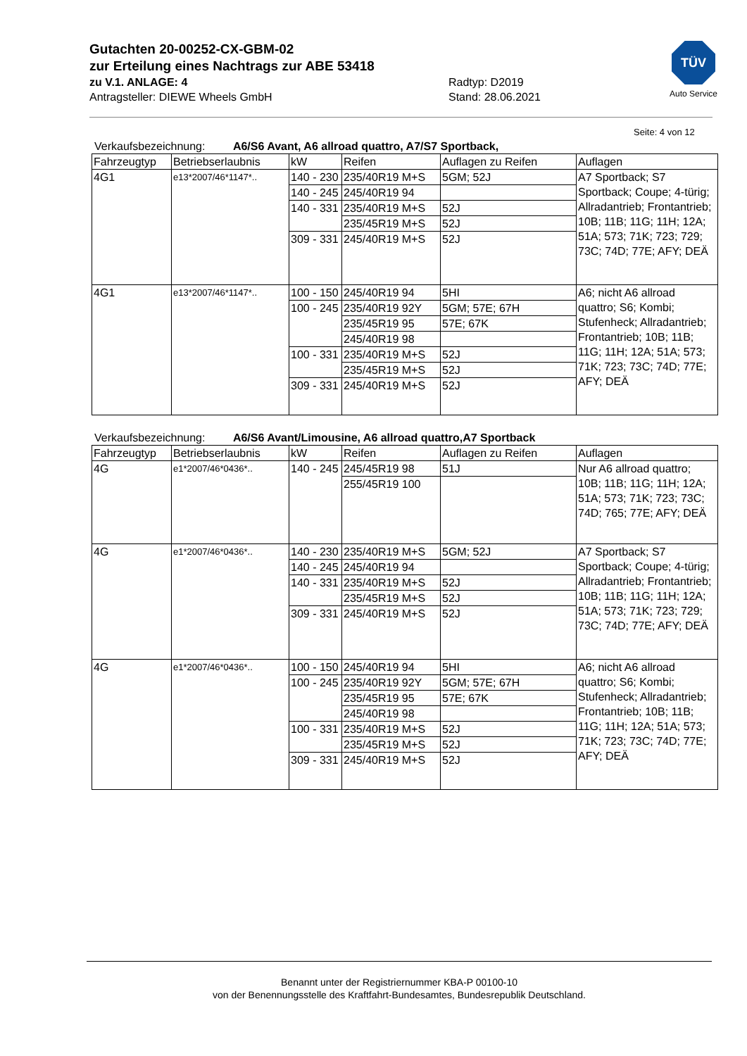Gutachten 20-00252-CX-GBM-02
zur Erteilung eines Nachtrags zur ABE 53418
zu V.1. ANLAGE: 4 Radtyp: D2019
Antragsteller: DIEWE Wheels GmbH Stand: 28.06.2021
TÜV
Auto Service
Seite: 4 von 12
Verkaufsbezeichnung: A6/S6 Avant, A6 allroad quattro, A7/S7 Sportback,
| Fahrzeugtyp | Betriebserlaubnis | kW | Reifen | Auflagen zu Reifen | Auflagen |
| --- | --- | --- | --- | --- | --- |
| 4G1 | e13*2007/46*1147*.. | 140 - 230 | 235/40R19 M+S | 5GM; 52J | A7 Sportback; S7 Sportback; Coupe; 4-türig; Allradantrieb; Frontantrieb; 10B; 11B; 11G; 11H; 12A; 51A; 573; 71K; 723; 729; 73C; 74D; 77E; AFY; DEÄ |
| | | 140 - 245 | 245/40R19 94 | | |
| | | 140 - 331 | 235/40R19 M+S | 52J | |
| | | | 235/45R19 M+S | 52J | |
| | | 309 - 331 | 245/40R19 M+S | 52J | |
| 4G1 | e13*2007/46*1147*.. | 100 - 150 | 245/40R19 94 | 5HI | A6; nicht A6 allroad quattro; S6; Kombi; Stufenheck; Allradantrieb; Frontantrieb; 10B; 11B; 11G; 11H; 12A; 51A; 573; 71K; 723; 73C; 74D; 77E; AFY; DEÄ |
| | | 100 - 245 | 235/40R19 92Y | 5GM; 57E; 67H | |
| | | | 235/45R19 95 | 57E; 67K | |
| | | | 245/40R19 98 | | |
| | | 100 - 331 | 235/40R19 M+S | 52J | |
| | | | 235/45R19 M+S | 52J | |
| | | 309 - 331 | 245/40R19 M+S | 52J | |
Verkaufsbezeichnung: A6/S6 Avant/Limousine, A6 allroad quattro,A7 Sportback
| Fahrzeugtyp | Betriebserlaubnis | kW | Reifen | Auflagen zu Reifen | Auflagen |
| --- | --- | --- | --- | --- | --- |
| 4G | e1*2007/46*0436*.. | 140 - 245 | 245/45R19 98 | 51J | Nur A6 allroad quattro; 10B; 11B; 11G; 11H; 12A; 51A; 573; 71K; 723; 73C; 74D; 765; 77E; AFY; DEÄ |
| | | | 255/45R19 100 | | |
| 4G | e1*2007/46*0436*.. | 140 - 230 | 235/40R19 M+S | 5GM; 52J | A7 Sportback; S7 Sportback; Coupe; 4-türig; Allradantrieb; Frontantrieb; 10B; 11B; 11G; 11H; 12A; 51A; 573; 71K; 723; 729; 73C; 74D; 77E; AFY; DEÄ |
| | | 140 - 245 | 245/40R19 94 | | |
| | | 140 - 331 | 235/40R19 M+S | 52J | |
| | | | 235/45R19 M+S | 52J | |
| | | 309 - 331 | 245/40R19 M+S | 52J | |
| 4G | e1*2007/46*0436*.. | 100 - 150 | 245/40R19 94 | 5HI | A6; nicht A6 allroad quattro; S6; Kombi; Stufenheck; Allradantrieb; Frontantrieb; 10B; 11B; 11G; 11H; 12A; 51A; 573; 71K; 723; 73C; 74D; 77E; AFY; DEÄ |
| | | 100 - 245 | 235/40R19 92Y | 5GM; 57E; 67H | |
| | | | 235/45R19 95 | 57E; 67K | |
| | | | 245/40R19 98 | | |
| | | 100 - 331 | 235/40R19 M+S | 52J | |
| | | | 235/45R19 M+S | 52J | |
| | | 309 - 331 | 245/40R19 M+S | 52J | |
Benannt unter der Registriernummer KBA-P 00100-10
von der Benennungsstelle des Kraftfahrt-Bundesamtes, Bundesrepublik Deutschland.